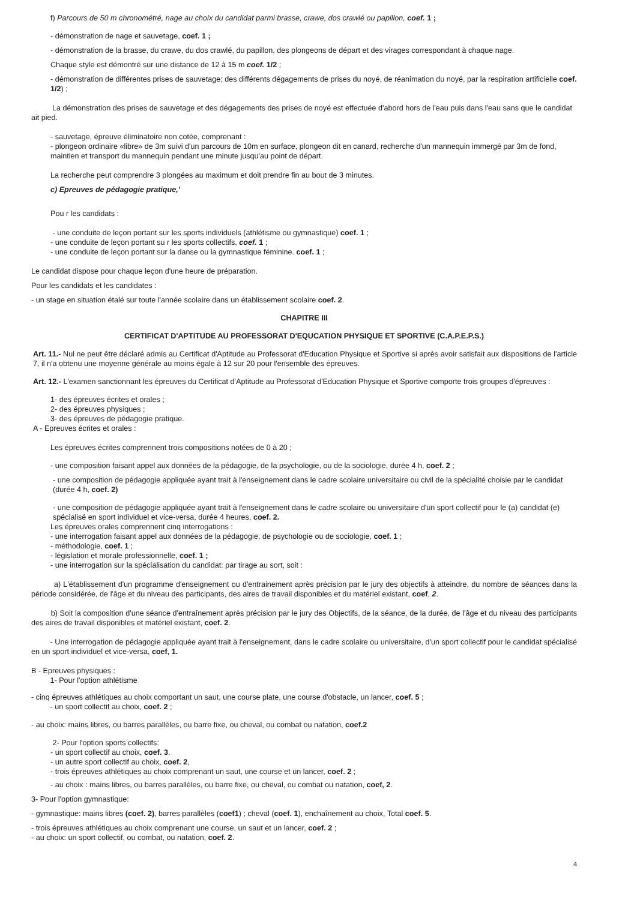f) Parcours de 50 m chronométré, nage au choix du candidat parmi brasse, crawe, dos crawlé ou papillon, coef. 1 ;
- démonstration de nage et sauvetage, coef. 1 ;
- démonstration de la brasse, du crawe, du dos crawlé, du papillon, des plongeons de départ et des virages correspondant à chaque nage.
Chaque style est démontré sur une distance de 12 à 15 m coef. 1/2 ;
- démonstration de différentes prises de sauvetage; des différents dégagements de prises du noyé, de réanimation du noyé, par la respiration artificielle coef. 1/2) ;
La démonstration des prises de sauvetage et des dégagements des prises de noyé est effectuée d'abord hors de l'eau puis dans l'eau sans que le candidat ait pied.
- sauvetage, épreuve éliminatoire non cotée, comprenant :
- plongeon ordinaire «libre» de 3m suivi d'un parcours de 10m en surface, plongeon dit en canard, recherche d'un mannequin immergé par 3m de fond, maintien et transport du mannequin pendant une minute jusqu'au point de départ.
La recherche peut comprendre 3 plongées au maximum et doit prendre fin au bout de 3 minutes.
c) Epreuves de pédagogie pratique,'
Pou r les candidats :
- une conduite de leçon portant sur les sports individuels (athlétisme ou gymnastique) coef. 1 ;
- une conduite de leçon portant su r les sports collectifs, coef. 1 ;
- une conduite de leçon portant sur la danse ou la gymnastique féminine. coef. 1 ;
Le candidat dispose pour chaque leçon d'une heure de préparation.
Pour les candidats et les candidates :
- un stage en situation étalé sur toute l'année scolaire dans un établissement scolaire coef. 2.
CHAPITRE III
CERTIFICAT D'APTITUDE AU PROFESSORAT D'EQUCATION PHYSIQUE ET SPORTIVE (C.A.P.E.P.S.)
Art. 11.- Nul ne peut être déclaré admis au Certificat d'Aptitude au Professorat d'Education Physique et Sportive si après avoir satisfait aux dispositions de l'article 7, il n'a obtenu une moyenne générale au moins égale à 12 sur 20 pour l'ensemble des épreuves.
Art. 12.- L'examen sanctionnant les épreuves du Certificat d'Aptitude au Professorat d'Education Physique et Sportive comporte trois groupes d'épreuves :
1- des épreuves écrites et orales ;
2- des épreuves physiques ;
3- des épreuves de pédagogie pratique.
A - Epreuves écrites et orales :
Les épreuves écrites comprennent trois compositions notées de 0 à 20 ;
- une composition faisant appel aux données de la pédagogie, de la psychologie, ou de la sociologie, durée 4 h, coef. 2 ;
- une composition de pédagogie appliquée ayant trait à l'enseignement dans le cadre scolaire universitaire ou civil de la spécialité choisie par le candidat (durée 4 h, coef. 2)
- une composition de pédagogie appliquée ayant trait à l'enseignement dans le cadre scolaire ou universitaire d'un sport collectif pour le (a) candidat (e) spécialisé en sport individuel et vice-versa, durée 4 heures, coef. 2.
Les épreuves orales comprennent cinq interrogations :
- une interrogation faisant appel aux données de la pédagogie, de psychologie ou de sociologie, coef. 1 ;
- méthodologie, coef. 1 ;
- législation et morale professionnelle, coef. 1 ;
- une interrogation sur la spécialisation du candidat: par tirage au sort, soit :
a) L'établissement d'un programme d'enseignement ou d'entrainement après précision par le jury des objectifs à atteindre, du nombre de séances dans la période considérée, de l'âge et du niveau des participants, des aires de travail disponibles et du matériel existant, coef, 2.
b) Soit la composition d'une séance d'entraînement après précision par le jury des Objectifs, de la séance, de la durée, de l'âge et du niveau des participants des aires de travail disponibles et matériel existant, coef. 2.
- Une interrogation de pédagogie appliquée ayant trait à l'enseignement, dans le cadre scolaire ou universitaire, d'un sport collectif pour le candidat spécialisé en un sport individuel et vice-versa, coef, 1.
B - Epreuves physiques :
1- Pour l'option athlétisme
- cinq épreuves athlétiques au choix comportant un saut, une course plate, une course d'obstacle, un lancer, coef. 5 ;
- un sport collectif au choix, coef. 2 ;
- au choix: mains libres, ou barres parallèles, ou barre fixe, ou cheval, ou combat ou natation, coef.2
2- Pour l'option sports collectifs:
- un sport collectif au choix, coef. 3.
- un autre sport collectif au choix, coef. 2,
- trois épreuves athlétiques au choix comprenant un saut, une course et un lancer, coef. 2 ;
- au choix : mains libres, ou barres parallèles, ou barre fixe, ou cheval, ou combat ou natation, coef, 2.
3- Pour l'option gymnastique:
- gymnastique: mains libres (coef. 2), barres parallèles (coef1) ; cheval (coef. 1), enchaînement au choix, Total coef. 5.
- trois épreuves athlétiques au choix comprenant une course, un saut et un lancer, coef. 2 ;
- au choix: un sport collectif, ou combat, ou natation, coef. 2.
4